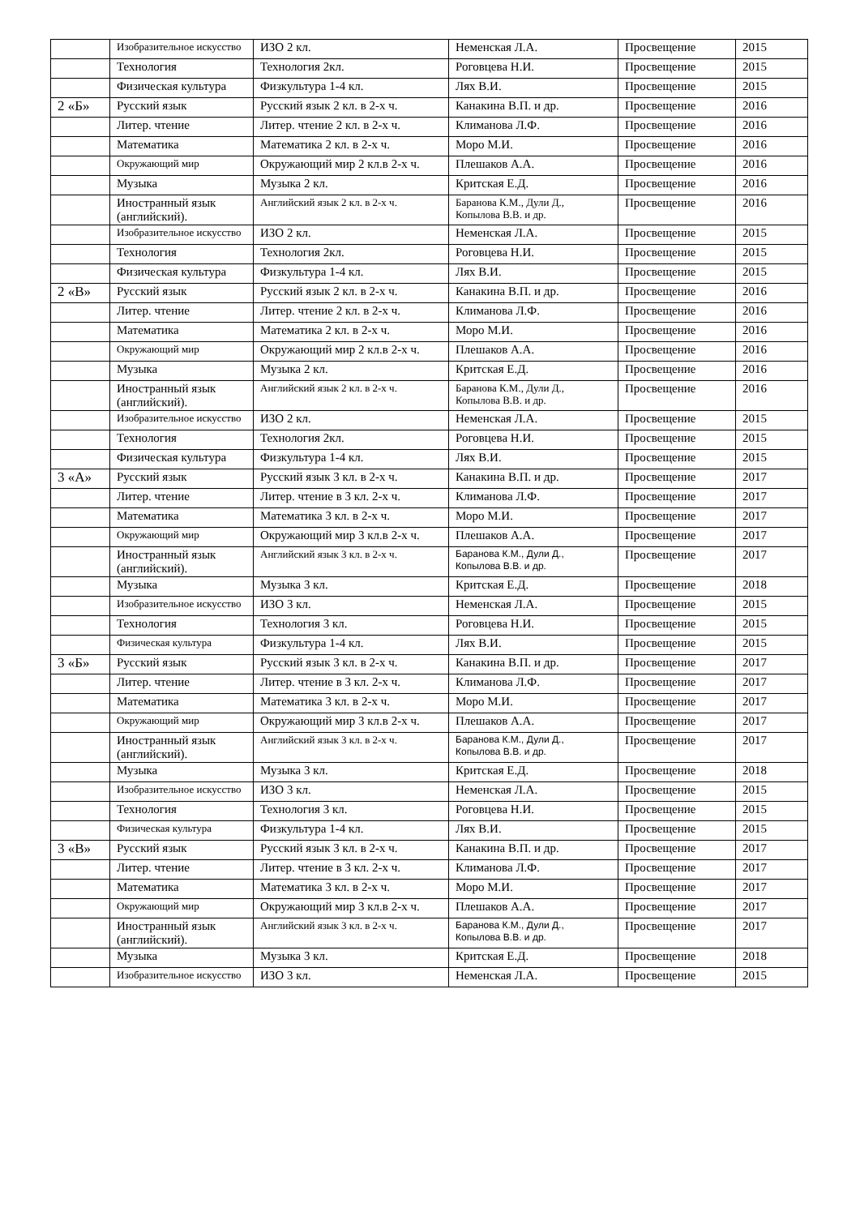| | Изобразительное искусство | ИЗО 2 кл. | Неменская Л.А. | Просвещение | 2015 |
| | Технология | Технология 2кл. | Роговцева Н.И. | Просвещение | 2015 |
| | Физическая культура | Физкультура 1-4 кл. | Лях В.И. | Просвещение | 2015 |
| 2 «Б» | Русский язык | Русский язык 2 кл. в 2-х ч. | Канакина В.П. и др. | Просвещение | 2016 |
| | Литер. чтение | Литер. чтение 2 кл. в 2-х ч. | Климанова Л.Ф. | Просвещение | 2016 |
| | Математика | Математика 2 кл. в 2-х ч. | Моро М.И. | Просвещение | 2016 |
| | Окружающий мир | Окружающий мир 2 кл.в 2-х ч. | Плешаков А.А. | Просвещение | 2016 |
| | Музыка | Музыка 2 кл. | Критская Е.Д. | Просвещение | 2016 |
| | Иностранный язык (английский). | Английский язык 2 кл. в 2-х ч. | Баранова К.М., Дули Д., Копылова В.В. и др. | Просвещение | 2016 |
| | Изобразительное искусство | ИЗО 2 кл. | Неменская Л.А. | Просвещение | 2015 |
| | Технология | Технология 2кл. | Роговцева Н.И. | Просвещение | 2015 |
| | Физическая культура | Физкультура 1-4 кл. | Лях В.И. | Просвещение | 2015 |
| 2 «В» | Русский язык | Русский язык 2 кл. в 2-х ч. | Канакина В.П. и др. | Просвещение | 2016 |
| | Литер. чтение | Литер. чтение 2 кл. в 2-х ч. | Климанова Л.Ф. | Просвещение | 2016 |
| | Математика | Математика 2 кл. в 2-х ч. | Моро М.И. | Просвещение | 2016 |
| | Окружающий мир | Окружающий мир 2 кл.в 2-х ч. | Плешаков А.А. | Просвещение | 2016 |
| | Музыка | Музыка 2 кл. | Критская Е.Д. | Просвещение | 2016 |
| | Иностранный язык (английский). | Английский язык 2 кл. в 2-х ч. | Баранова К.М., Дули Д., Копылова В.В. и др. | Просвещение | 2016 |
| | Изобразительное искусство | ИЗО 2 кл. | Неменская Л.А. | Просвещение | 2015 |
| | Технология | Технология 2кл. | Роговцева Н.И. | Просвещение | 2015 |
| | Физическая культура | Физкультура 1-4 кл. | Лях В.И. | Просвещение | 2015 |
| 3 «А» | Русский язык | Русский язык 3 кл. в 2-х ч. | Канакина В.П. и др. | Просвещение | 2017 |
| | Литер. чтение | Литер. чтение в 3 кл. 2-х ч. | Климанова Л.Ф. | Просвещение | 2017 |
| | Математика | Математика 3 кл. в 2-х ч. | Моро М.И. | Просвещение | 2017 |
| | Окружающий мир | Окружающий мир 3 кл.в 2-х ч. | Плешаков А.А. | Просвещение | 2017 |
| | Иностранный язык (английский). | Английский язык 3 кл. в 2-х ч. | Баранова К.М., Дули Д., Копылова В.В. и др. | Просвещение | 2017 |
| | Музыка | Музыка 3 кл. | Критская Е.Д. | Просвещение | 2018 |
| | Изобразительное искусство | ИЗО 3 кл. | Неменская Л.А. | Просвещение | 2015 |
| | Технология | Технология 3 кл. | Роговцева Н.И. | Просвещение | 2015 |
| | Физическая культура | Физкультура 1-4 кл. | Лях В.И. | Просвещение | 2015 |
| 3 «Б» | Русский язык | Русский язык 3 кл. в 2-х ч. | Канакина В.П. и др. | Просвещение | 2017 |
| | Литер. чтение | Литер. чтение в 3 кл. 2-х ч. | Климанова Л.Ф. | Просвещение | 2017 |
| | Математика | Математика 3 кл. в 2-х ч. | Моро М.И. | Просвещение | 2017 |
| | Окружающий мир | Окружающий мир 3 кл.в 2-х ч. | Плешаков А.А. | Просвещение | 2017 |
| | Иностранный язык (английский). | Английский язык 3 кл. в 2-х ч. | Баранова К.М., Дули Д., Копылова В.В. и др. | Просвещение | 2017 |
| | Музыка | Музыка 3 кл. | Критская Е.Д. | Просвещение | 2018 |
| | Изобразительное искусство | ИЗО 3 кл. | Неменская Л.А. | Просвещение | 2015 |
| | Технология | Технология 3 кл. | Роговцева Н.И. | Просвещение | 2015 |
| | Физическая культура | Физкультура 1-4 кл. | Лях В.И. | Просвещение | 2015 |
| 3 «В» | Русский язык | Русский язык 3 кл. в 2-х ч. | Канакина В.П. и др. | Просвещение | 2017 |
| | Литер. чтение | Литер. чтение в 3 кл. 2-х ч. | Климанова Л.Ф. | Просвещение | 2017 |
| | Математика | Математика 3 кл. в 2-х ч. | Моро М.И. | Просвещение | 2017 |
| | Окружающий мир | Окружающий мир 3 кл.в 2-х ч. | Плешаков А.А. | Просвещение | 2017 |
| | Иностранный язык (английский). | Английский язык 3 кл. в 2-х ч. | Баранова К.М., Дули Д., Копылова В.В. и др. | Просвещение | 2017 |
| | Музыка | Музыка 3 кл. | Критская Е.Д. | Просвещение | 2018 |
| | Изобразительное искусство | ИЗО 3 кл. | Неменская Л.А. | Просвещение | 2015 |